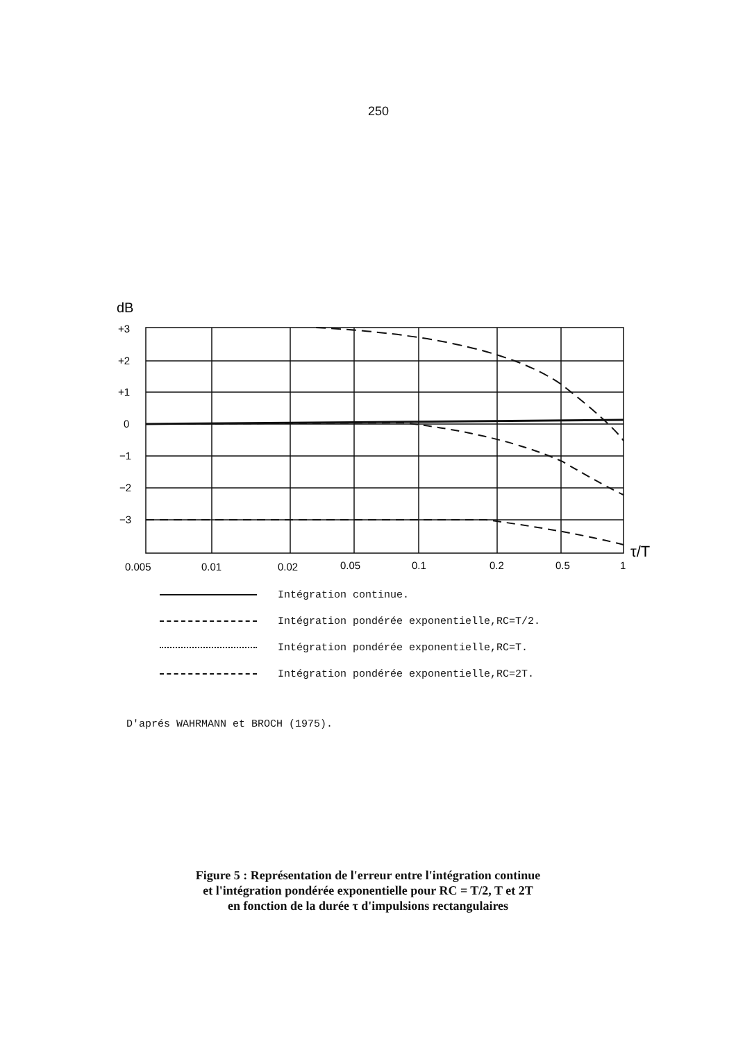250
dB
+3
+2
+1
0
−1
−2
−3
0.005
0.01
0.02
0.05
0.1
0.2
0.5
1
τ/T
Intégration continue.
Intégration pondérée exponentielle,RC=T/2.
Intégration pondérée exponentielle,RC=T.
Intégration pondérée exponentielle,RC=2T.
D'aprés WAHRMANN et BROCH (1975).
Figure 5 : Représentation de l'erreur entre l'intégration continue
et l'intégration pondérée exponentielle pour RC = T/2, T et 2T
en fonction de la durée τ d'impulsions rectangulaires